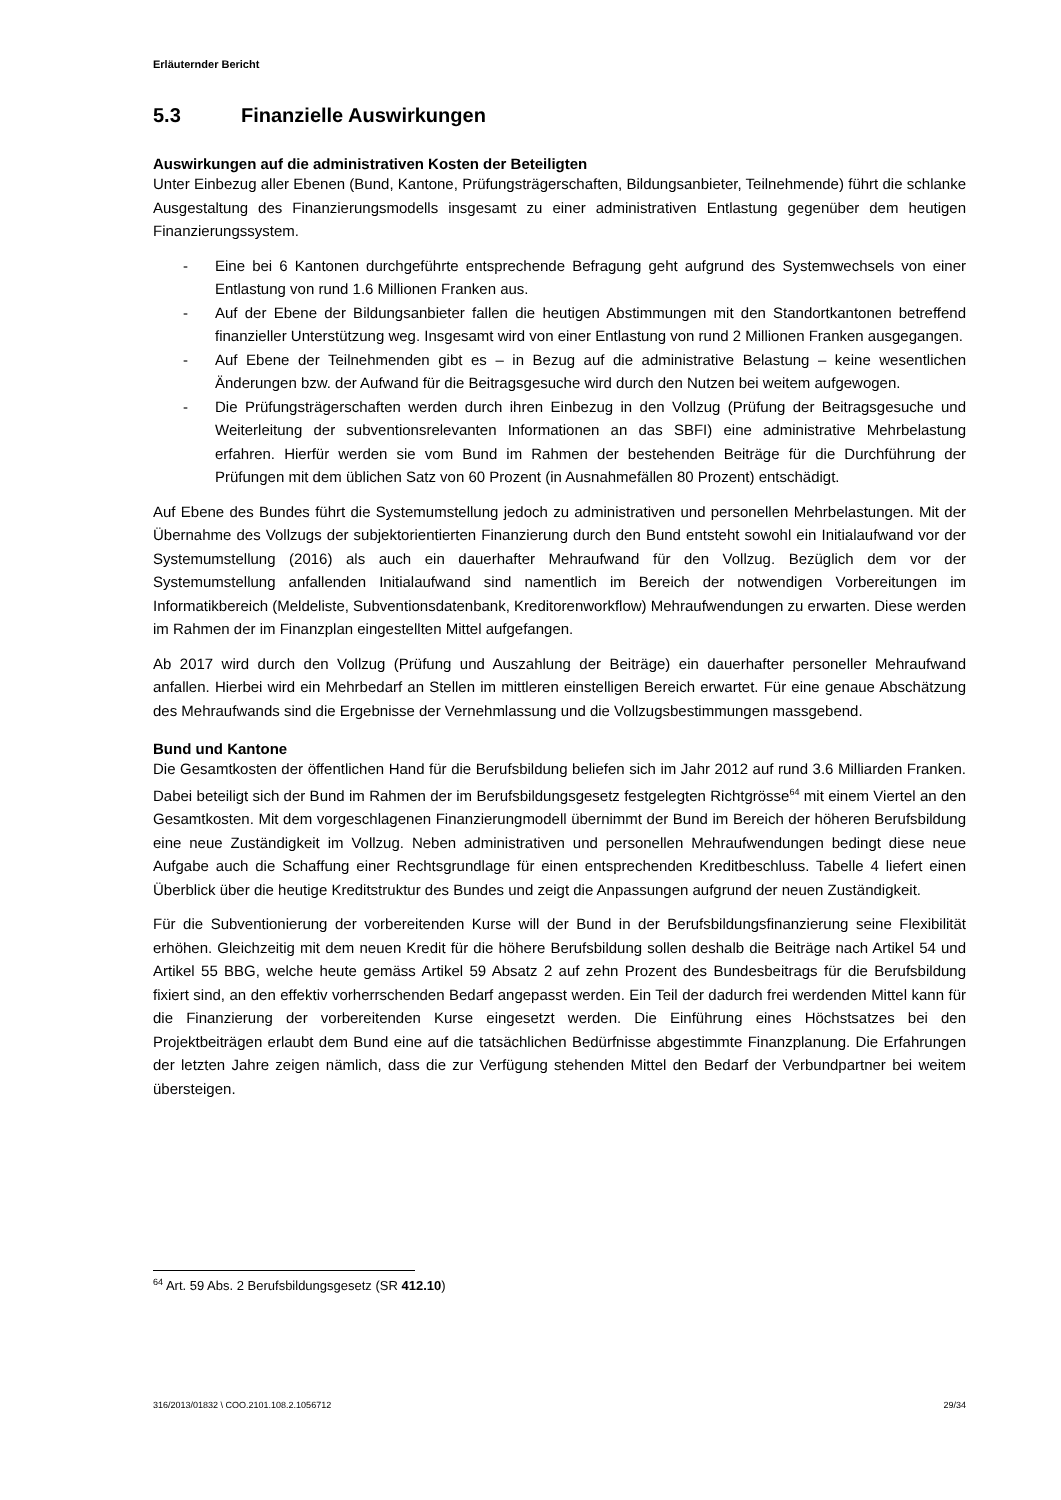Erläuternder Bericht
5.3 Finanzielle Auswirkungen
Auswirkungen auf die administrativen Kosten der Beteiligten
Unter Einbezug aller Ebenen (Bund, Kantone, Prüfungsträgerschaften, Bildungsanbieter, Teilnehmende) führt die schlanke Ausgestaltung des Finanzierungsmodells insgesamt zu einer administrativen Entlastung gegenüber dem heutigen Finanzierungssystem.
- Eine bei 6 Kantonen durchgeführte entsprechende Befragung geht aufgrund des Systemwechsels von einer Entlastung von rund 1.6 Millionen Franken aus.
- Auf der Ebene der Bildungsanbieter fallen die heutigen Abstimmungen mit den Standortkantonen betreffend finanzieller Unterstützung weg. Insgesamt wird von einer Entlastung von rund 2 Millionen Franken ausgegangen.
- Auf Ebene der Teilnehmenden gibt es – in Bezug auf die administrative Belastung – keine wesentlichen Änderungen bzw. der Aufwand für die Beitragsgesuche wird durch den Nutzen bei weitem aufgewogen.
- Die Prüfungsträgerschaften werden durch ihren Einbezug in den Vollzug (Prüfung der Beitragsgesuche und Weiterleitung der subventionsrelevanten Informationen an das SBFI) eine administrative Mehrbelastung erfahren. Hierfür werden sie vom Bund im Rahmen der bestehenden Beiträge für die Durchführung der Prüfungen mit dem üblichen Satz von 60 Prozent (in Ausnahmefällen 80 Prozent) entschädigt.
Auf Ebene des Bundes führt die Systemumstellung jedoch zu administrativen und personellen Mehrbelastungen. Mit der Übernahme des Vollzugs der subjektorientierten Finanzierung durch den Bund entsteht sowohl ein Initialaufwand vor der Systemumstellung (2016) als auch ein dauerhafter Mehraufwand für den Vollzug. Bezüglich dem vor der Systemumstellung anfallenden Initialaufwand sind namentlich im Bereich der notwendigen Vorbereitungen im Informatikbereich (Meldeliste, Subventionsdatenbank, Kreditorenworkflow) Mehraufwendungen zu erwarten. Diese werden im Rahmen der im Finanzplan eingestellten Mittel aufgefangen.
Ab 2017 wird durch den Vollzug (Prüfung und Auszahlung der Beiträge) ein dauerhafter personeller Mehraufwand anfallen. Hierbei wird ein Mehrbedarf an Stellen im mittleren einstelligen Bereich erwartet. Für eine genaue Abschätzung des Mehraufwands sind die Ergebnisse der Vernehmlassung und die Vollzugsbestimmungen massgebend.
Bund und Kantone
Die Gesamtkosten der öffentlichen Hand für die Berufsbildung beliefen sich im Jahr 2012 auf rund 3.6 Milliarden Franken. Dabei beteiligt sich der Bund im Rahmen der im Berufsbildungsgesetz festgelegten Richtgrösse<sup>64</sup> mit einem Viertel an den Gesamtkosten. Mit dem vorgeschlagenen Finanzierungmodell übernimmt der Bund im Bereich der höheren Berufsbildung eine neue Zuständigkeit im Vollzug. Neben administrativen und personellen Mehraufwendungen bedingt diese neue Aufgabe auch die Schaffung einer Rechtsgrundlage für einen entsprechenden Kreditbeschluss. Tabelle 4 liefert einen Überblick über die heutige Kreditstruktur des Bundes und zeigt die Anpassungen aufgrund der neuen Zuständigkeit.
Für die Subventionierung der vorbereitenden Kurse will der Bund in der Berufsbildungsfinanzierung seine Flexibilität erhöhen. Gleichzeitig mit dem neuen Kredit für die höhere Berufsbildung sollen deshalb die Beiträge nach Artikel 54 und Artikel 55 BBG, welche heute gemäss Artikel 59 Absatz 2 auf zehn Prozent des Bundesbeitrags für die Berufsbildung fixiert sind, an den effektiv vorherrschenden Bedarf angepasst werden. Ein Teil der dadurch frei werdenden Mittel kann für die Finanzierung der vorbereitenden Kurse eingesetzt werden. Die Einführung eines Höchstsatzes bei den Projektbeiträgen erlaubt dem Bund eine auf die tatsächlichen Bedürfnisse abgestimmte Finanzplanung. Die Erfahrungen der letzten Jahre zeigen nämlich, dass die zur Verfügung stehenden Mittel den Bedarf der Verbundpartner bei weitem übersteigen.
<sup>64</sup> Art. 59 Abs. 2 Berufsbildungsgesetz (SR 412.10)
316/2013/01832 \ COO.2101.108.2.1056712 29/34